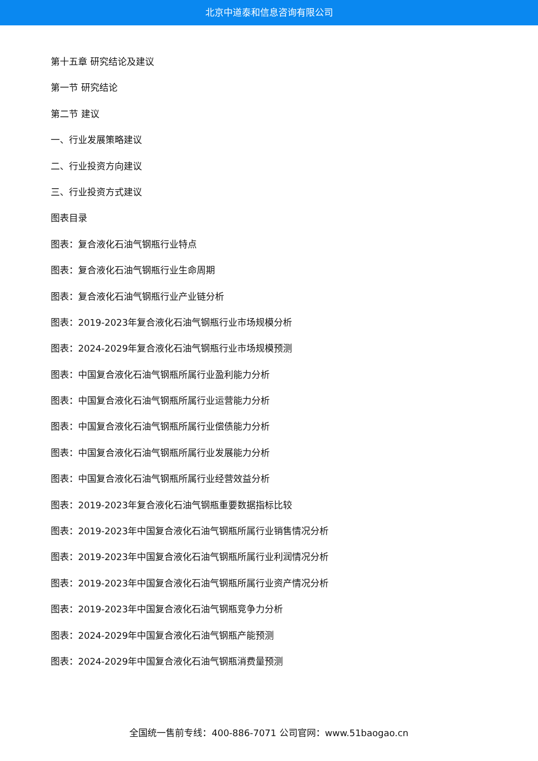北京中道泰和信息咨询有限公司
第十五章 研究结论及建议
第一节 研究结论
第二节 建议
一、行业发展策略建议
二、行业投资方向建议
三、行业投资方式建议
图表目录
图表：复合液化石油气钢瓶行业特点
图表：复合液化石油气钢瓶行业生命周期
图表：复合液化石油气钢瓶行业产业链分析
图表：2019-2023年复合液化石油气钢瓶行业市场规模分析
图表：2024-2029年复合液化石油气钢瓶行业市场规模预测
图表：中国复合液化石油气钢瓶所属行业盈利能力分析
图表：中国复合液化石油气钢瓶所属行业运营能力分析
图表：中国复合液化石油气钢瓶所属行业偿债能力分析
图表：中国复合液化石油气钢瓶所属行业发展能力分析
图表：中国复合液化石油气钢瓶所属行业经营效益分析
图表：2019-2023年复合液化石油气钢瓶重要数据指标比较
图表：2019-2023年中国复合液化石油气钢瓶所属行业销售情况分析
图表：2019-2023年中国复合液化石油气钢瓶所属行业利润情况分析
图表：2019-2023年中国复合液化石油气钢瓶所属行业资产情况分析
图表：2019-2023年中国复合液化石油气钢瓶竞争力分析
图表：2024-2029年中国复合液化石油气钢瓶产能预测
图表：2024-2029年中国复合液化石油气钢瓶消费量预测
全国统一售前专线：400-886-7071 公司官网：www.51baogao.cn